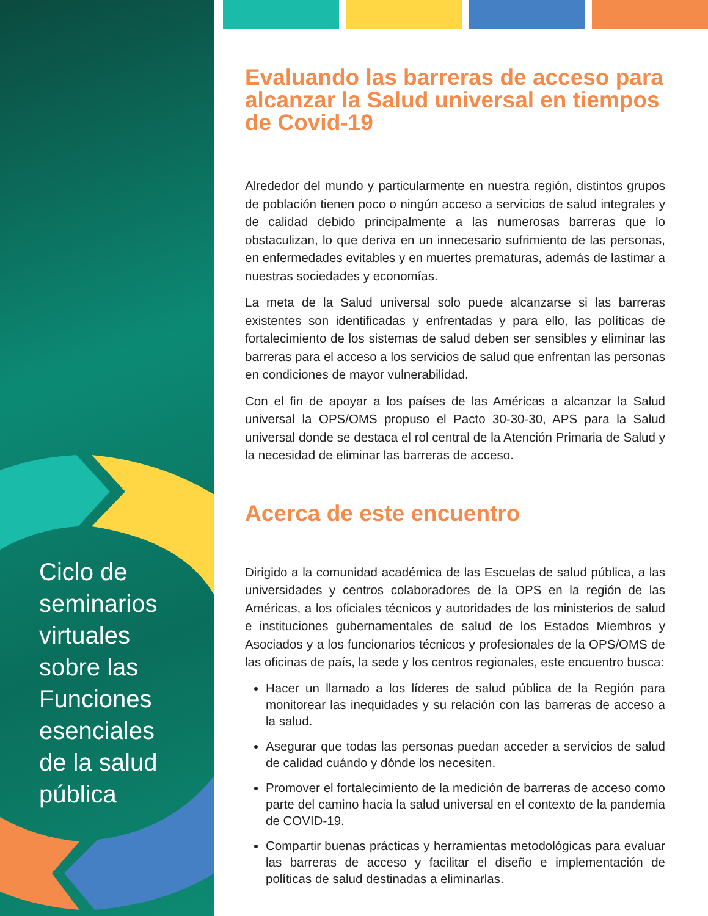Ciclo de
seminarios
virtuales
sobre las
Funciones
esenciales
de la salud
pública
Evaluando las barreras de acceso para alcanzar la Salud universal en tiempos de Covid-19
Alrededor del mundo y particularmente en nuestra región, distintos grupos de población tienen poco o ningún acceso a servicios de salud integrales y de calidad debido principalmente a las numerosas barreras que lo obstaculizan, lo que deriva en un innecesario sufrimiento de las personas, en enfermedades evitables y en muertes prematuras, además de lastimar a nuestras sociedades y economías.
La meta de la Salud universal solo puede alcanzarse si las barreras existentes son identificadas y enfrentadas y para ello, las políticas de fortalecimiento de los sistemas de salud deben ser sensibles y eliminar las barreras para el acceso a los servicios de salud que enfrentan las personas en condiciones de mayor vulnerabilidad.
Con el fin de apoyar a los países de las Américas a alcanzar la Salud universal la OPS/OMS propuso el Pacto 30-30-30, APS para la Salud universal donde se destaca el rol central de la Atención Primaria de Salud y la necesidad de eliminar las barreras de acceso.
Acerca de este encuentro
Dirigido a la comunidad académica de las Escuelas de salud pública, a las universidades y centros colaboradores de la OPS en la región de las Américas, a los oficiales técnicos y autoridades de los ministerios de salud e instituciones gubernamentales de salud de los Estados Miembros y Asociados y a los funcionarios técnicos y profesionales de la OPS/OMS de las oficinas de país, la sede y los centros regionales, este encuentro busca:
Hacer un llamado a los líderes de salud pública de la Región para monitorear las inequidades y su relación con las barreras de acceso a la salud.
Asegurar que todas las personas puedan acceder a servicios de salud de calidad cuándo y dónde los necesiten.
Promover el fortalecimiento de la medición de barreras de acceso como parte del camino hacia la salud universal en el contexto de la pandemia de COVID-19.
Compartir buenas prácticas y herramientas metodológicas para evaluar las barreras de acceso y facilitar el diseño e implementación de políticas de salud destinadas a eliminarlas.